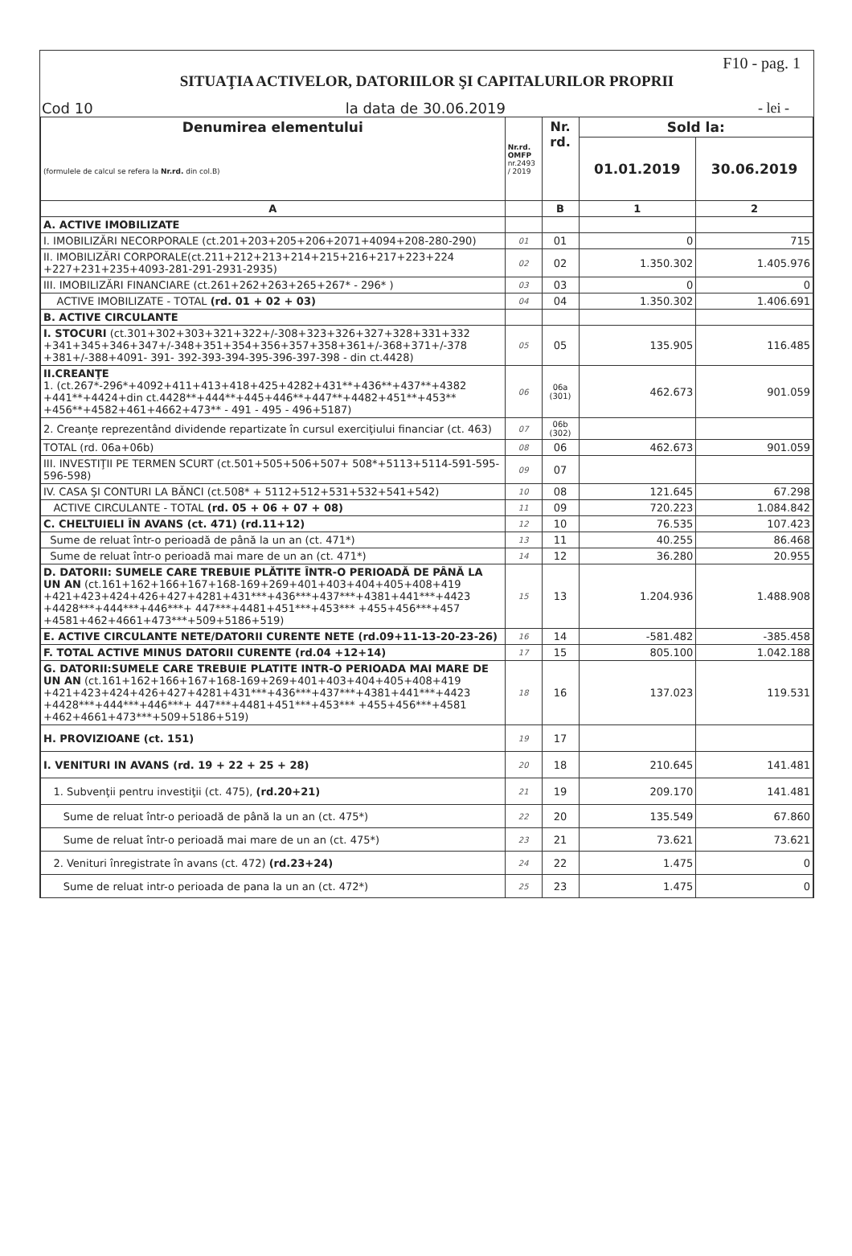F10 - pag. 1
SITUAŢIA ACTIVELOR, DATORIILOR ŞI CAPITALURILOR PROPRII
Cod 10 la data de 30.06.2019 - lei -
| Denumirea elementului (formulele de calcul se refera la Nr.rd. din col.B) | Nr.rd. OMFP nr.2493 / 2019 | Nr. rd. | Sold la: | |
| --- | --- | --- | --- | --- |
| | | | 01.01.2019 | 30.06.2019 |
| A | | B | 1 | 2 |
| A. ACTIVE IMOBILIZATE | | | | |
| I. IMOBILIZĂRI NECORPORALE (ct.201+203+205+206+2071+4094+208-280-290) | 01 | 01 | 0 | 715 |
| II. IMOBILIZĂRI CORPORALE(ct.211+212+213+214+215+216+217+223+224 +227+231+235+4093-281-291-2931-2935) | 02 | 02 | 1.350.302 | 1.405.976 |
| III. IMOBILIZĂRI FINANCIARE (ct.261+262+263+265+267* - 296* ) | 03 | 03 | 0 | 0 |
| ACTIVE IMOBILIZATE - TOTAL (rd. 01 + 02 + 03) | 04 | 04 | 1.350.302 | 1.406.691 |
| B. ACTIVE CIRCULANTE | | | | |
| I. STOCURI (ct.301+302+303+321+322+/-308+323+326+327+328+331+332 +341+345+346+347+/-348+351+354+356+357+358+361+/-368+371+/-378 +381+/-388+4091- 391- 392-393-394-395-396-397-398 - din ct.4428) | 05 | 05 | 135.905 | 116.485 |
| II.CREANŢE 1. (ct.267*-296*+4092+411+413+418+425+4282+431**+436**+437**+4382 +441**+4424+din ct.4428**+444**+445+446**+447**+4482+451**+453** +456**+4582+461+4662+473** - 491 - 495 - 496+5187) | 06 | 06a (301) | 462.673 | 901.059 |
| 2. Creanţe reprezentând dividende repartizate în cursul exerciţiului financiar (ct. 463) | 07 | 06b (302) | | |
| TOTAL (rd. 06a+06b) | 08 | 06 | 462.673 | 901.059 |
| III. INVESTIŢII PE TERMEN SCURT (ct.501+505+506+507+ 508*+5113+5114-591-595-596-598) | 09 | 07 | | |
| IV. CASA ŞI CONTURI LA BĂNCI (ct.508* + 5112+512+531+532+541+542) | 10 | 08 | 121.645 | 67.298 |
| ACTIVE CIRCULANTE - TOTAL (rd. 05 + 06 + 07 + 08) | 11 | 09 | 720.223 | 1.084.842 |
| C. CHELTUIELI ÎN AVANS (ct. 471) (rd.11+12) | 12 | 10 | 76.535 | 107.423 |
| Sume de reluat într-o perioadă de până la un an (ct. 471*) | 13 | 11 | 40.255 | 86.468 |
| Sume de reluat într-o perioadă mai mare de un an (ct. 471*) | 14 | 12 | 36.280 | 20.955 |
| D. DATORII: SUMELE CARE TREBUIE PLĂTITE ÎNTR-O PERIOADĂ DE PÂNĂ LA UN AN (ct.161+162+166+167+168-169+269+401+403+404+405+408+419 +421+423+424+426+427+4281+431***+436***+437***+4381+441***+4423 +4428***+444***+446***+ 447***+4481+451***+453*** +455+456***+457 +4581+462+4661+473***+509+5186+519) | 15 | 13 | 1.204.936 | 1.488.908 |
| E. ACTIVE CIRCULANTE NETE/DATORII CURENTE NETE (rd.09+11-13-20-23-26) | 16 | 14 | -581.482 | -385.458 |
| F. TOTAL ACTIVE MINUS DATORII CURENTE (rd.04 +12+14) | 17 | 15 | 805.100 | 1.042.188 |
| G. DATORII:SUMELE CARE TREBUIE PLATITE INTR-O PERIOADA MAI MARE DE UN AN (ct.161+162+166+167+168-169+269+401+403+404+405+408+419 +421+423+424+426+427+4281+431***+436***+437***+4381+441***+4423 +4428***+444***+446***+ 447***+4481+451***+453*** +455+456***+4581 +462+4661+473***+509+5186+519) | 18 | 16 | 137.023 | 119.531 |
| H. PROVIZIOANE (ct. 151) | 19 | 17 | | |
| I. VENITURI IN AVANS (rd. 19 + 22 + 25 + 28) | 20 | 18 | 210.645 | 141.481 |
| 1. Subvenţii pentru investiţii (ct. 475), (rd.20+21) | 21 | 19 | 209.170 | 141.481 |
| Sume de reluat într-o perioadă de până la un an (ct. 475*) | 22 | 20 | 135.549 | 67.860 |
| Sume de reluat într-o perioadă mai mare de un an (ct. 475*) | 23 | 21 | 73.621 | 73.621 |
| 2. Venituri înregistrate în avans (ct. 472) (rd.23+24) | 24 | 22 | 1.475 | 0 |
| Sume de reluat intr-o perioada de pana la un an (ct. 472*) | 25 | 23 | 1.475 | 0 |